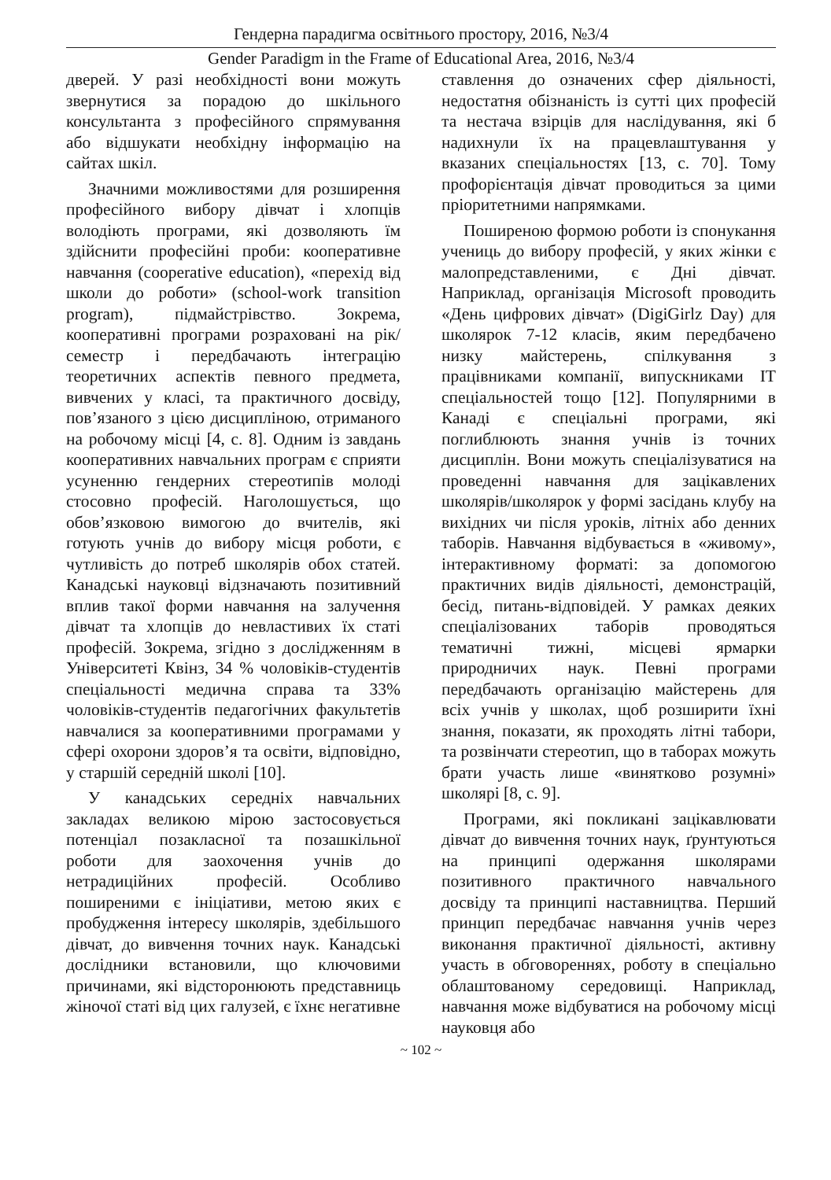Гендерна парадигма освітнього простору, 2016, №3/4
Gender Paradigm in the Frame of Educational Area, 2016, №3/4
дверей. У разі необхідності вони можуть звернутися за порадою до шкільного консультанта з професійного спрямування або відшукати необхідну інформацію на сайтах шкіл.
Значними можливостями для розширення професійного вибору дівчат і хлопців володіють програми, які дозволяють їм здійснити професійні проби: кооперативне навчання (cooperative education), «перехід від школи до роботи» (school-work transition program), підмайстрівство. Зокрема, кооперативні програми розраховані на рік/семестр і передбачають інтеграцію теоретичних аспектів певного предмета, вивчених у класі, та практичного досвіду, пов’язаного з цією дисципліною, отриманого на робочому місці [4, с. 8]. Одним із завдань кооперативних навчальних програм є сприяти усуненню гендерних стереотипів молоді стосовно професій. Наголошується, що обов’язковою вимогою до вчителів, які готують учнів до вибору місця роботи, є чутливість до потреб школярів обох статей. Канадські науковці відзначають позитивний вплив такої форми навчання на залучення дівчат та хлопців до невластивих їх статі професій. Зокрема, згідно з дослідженням в Університеті Квінз, 34 % чоловіків-студентів спеціальності медична справа та 33% чоловіків-студентів педагогічних факультетів навчалися за кооперативними програмами у сфері охорони здоров’я та освіти, відповідно, у старшій середній школі [10].
У канадських середніх навчальних закладах великою мірою застосовується потенціал позакласної та позашкільної роботи для заохочення учнів до нетрадиційних професій. Особливо поширеними є ініціативи, метою яких є пробудження інтересу школярів, здебільшого дівчат, до вивчення точних наук. Канадські дослідники встановили, що ключовими причинами, які відсторонюють представниць жіночої статі від цих галузей, є їхнє негативне
ставлення до означених сфер діяльності, недостатня обізнаність із сутті цих професій та нестача взірців для наслідування, які б надихнули їх на працевлаштування у вказаних спеціальностях [13, с. 70]. Тому профорієнтація дівчат проводиться за цими пріоритетними напрямками.
Поширеною формою роботи із спонукання учениць до вибору професій, у яких жінки є малопредставленими, є Дні дівчат. Наприклад, організація Microsoft проводить «День цифрових дівчат» (DigiGirlz Day) для школярок 7-12 класів, яким передбачено низку майстерень, спілкування з працівниками компанії, випускниками IT спеціальностей тощо [12]. Популярними в Канаді є спеціальні програми, які поглиблюють знання учнів із точних дисциплін. Вони можуть спеціалізуватися на проведенні навчання для зацікавлених школярів/школярок у формі засідань клубу на вихідних чи після уроків, літніх або денних таборів. Навчання відбувається в «живому», інтерактивному форматі: за допомогою практичних видів діяльності, демонстрацій, бесід, питань-відповідей. У рамках деяких спеціалізованих таборів проводяться тематичні тижні, місцеві ярмарки природничих наук. Певні програми передбачають організацію майстерень для всіх учнів у школах, щоб розширити їхні знання, показати, як проходять літні табори, та розвінчати стереотип, що в таборах можуть брати участь лише «винятково розумні» школярі [8, с. 9].
Програми, які покликані зацікавлювати дівчат до вивчення точних наук, ґрунтуються на принципі одержання школярами позитивного практичного навчального досвіду та принципі наставництва. Перший принцип передбачає навчання учнів через виконання практичної діяльності, активну участь в обговореннях, роботу в спеціально облаштованому середовищі. Наприклад, навчання може відбуватися на робочому місці науковця або
~ 102 ~